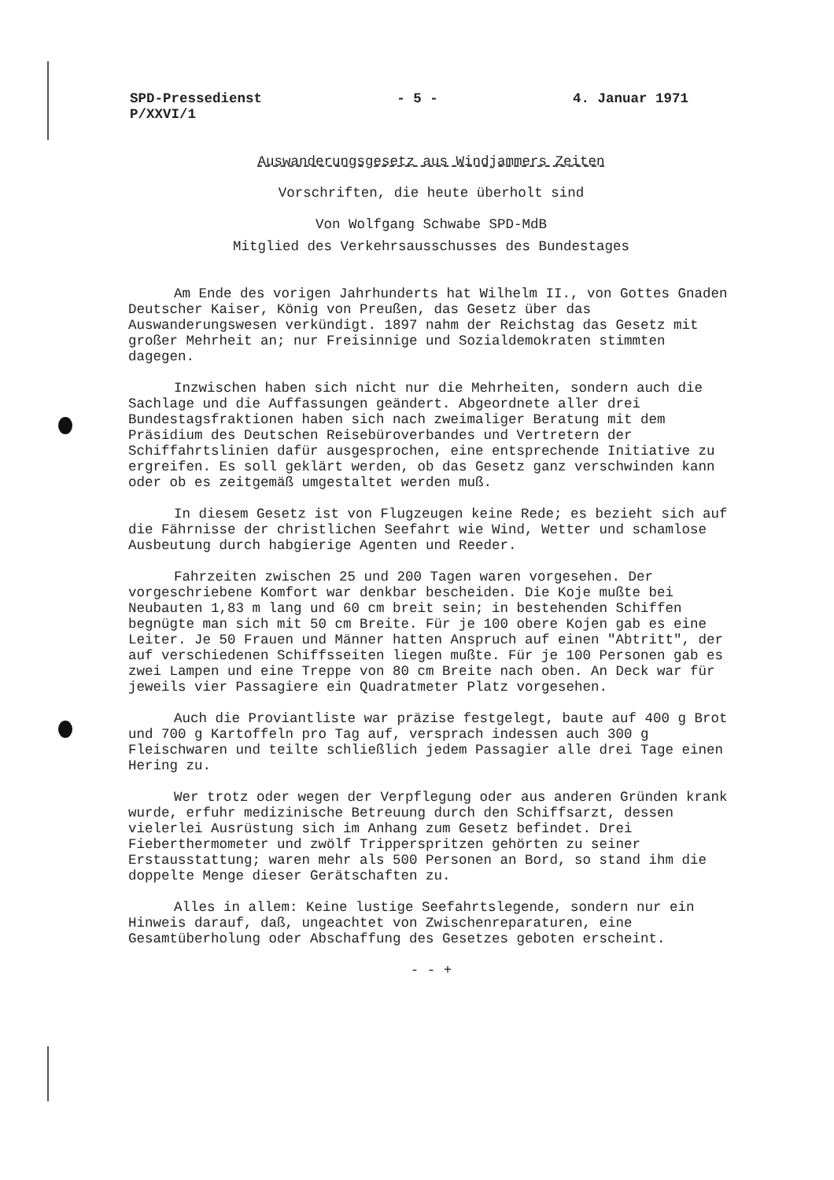SPD-Pressedienst
P/XXVI/1
- 5 - 4. Januar 1971
Auswanderungsgesetz aus Windjammers Zeiten
Vorschriften, die heute überholt sind
Von Wolfgang Schwabe SPD-MdB
Mitglied des Verkehrsausschusses des Bundestages
Am Ende des vorigen Jahrhunderts hat Wilhelm II., von Gottes Gnaden Deutscher Kaiser, König von Preußen, das Gesetz über das Auswanderungswesen verkündigt. 1897 nahm der Reichstag das Gesetz mit großer Mehrheit an; nur Freisinnige und Sozialdemokraten stimmten dagegen.
Inzwischen haben sich nicht nur die Mehrheiten, sondern auch die Sachlage und die Auffassungen geändert. Abgeordnete aller drei Bundestagsfraktionen haben sich nach zweimaliger Beratung mit dem Präsidium des Deutschen Reisebüroverbandes und Vertretern der Schiffahrtslinien dafür ausgesprochen, eine entsprechende Initiative zu ergreifen. Es soll geklärt werden, ob das Gesetz ganz verschwinden kann oder ob es zeitgemäß umgestaltet werden muß.
In diesem Gesetz ist von Flugzeugen keine Rede; es bezieht sich auf die Fährnisse der christlichen Seefahrt wie Wind, Wetter und schamlose Ausbeutung durch habgierige Agenten und Reeder.
Fahrzeiten zwischen 25 und 200 Tagen waren vorgesehen. Der vorgeschriebene Komfort war denkbar bescheiden. Die Koje mußte bei Neubauten 1,83 m lang und 60 cm breit sein; in bestehenden Schiffen begnügte man sich mit 50 cm Breite. Für je 100 obere Kojen gab es eine Leiter. Je 50 Frauen und Männer hatten Anspruch auf einen "Abtritt", der auf verschiedenen Schiffsseiten liegen mußte. Für je 100 Personen gab es zwei Lampen und eine Treppe von 80 cm Breite nach oben. An Deck war für jeweils vier Passagiere ein Quadratmeter Platz vorgesehen.
Auch die Proviantliste war präzise festgelegt, baute auf 400 g Brot und 700 g Kartoffeln pro Tag auf, versprach indessen auch 300 g Fleischwaren und teilte schließlich jedem Passagier alle drei Tage einen Hering zu.
Wer trotz oder wegen der Verpflegung oder aus anderen Gründen krank wurde, erfuhr medizinische Betreuung durch den Schiffsarzt, dessen vielerlei Ausrüstung sich im Anhang zum Gesetz befindet. Drei Fieberthermometer und zwölf Tripperspritzen gehörten zu seiner Erstausstattung; waren mehr als 500 Personen an Bord, so stand ihm die doppelte Menge dieser Gerätschaften zu.
Alles in allem: Keine lustige Seefahrtslegende, sondern nur ein Hinweis darauf, daß, ungeachtet von Zwischenreparaturen, eine Gesamtüberholung oder Abschaffung des Gesetzes geboten erscheint.
- - +